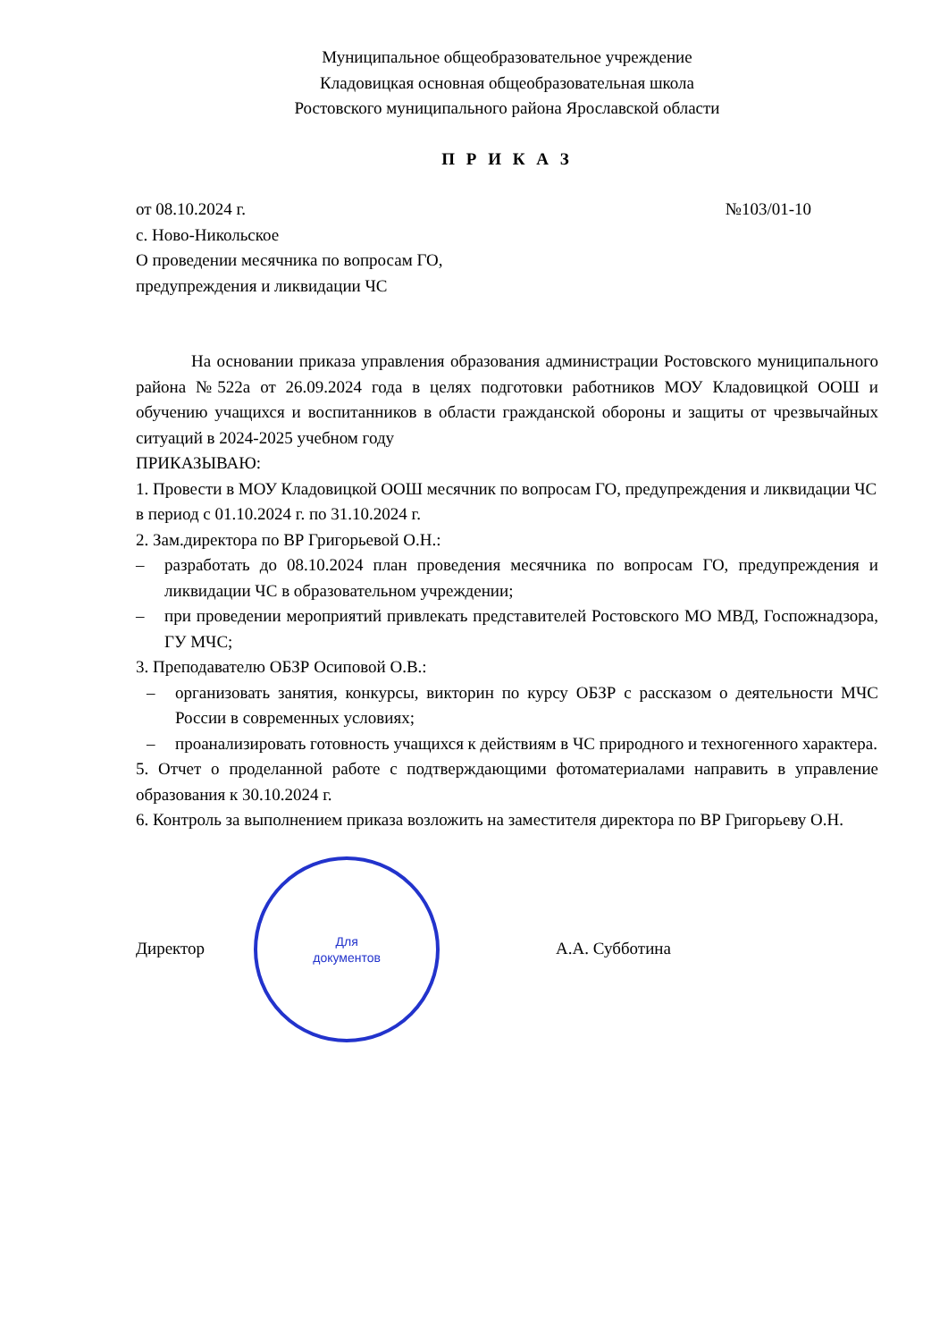Муниципальное общеобразовательное учреждение
Кладовицкая основная общеобразовательная школа
Ростовского муниципального района Ярославской области
П Р И К А З
от 08.10.2024 г. №103/01-10
с. Ново-Никольское
О проведении месячника по вопросам ГО,
предупреждения и ликвидации ЧС
На основании приказа управления образования администрации Ростовского муниципального района №522а от 26.09.2024 года в целях подготовки работников МОУ Кладовицкой ООШ и обучению учащихся и воспитанников в области гражданской обороны и защиты от чрезвычайных ситуаций в 2024-2025 учебном году
ПРИКАЗЫВАЮ:
1. Провести в МОУ Кладовицкой ООШ месячник по вопросам ГО, предупреждения и ликвидации ЧС в период с 01.10.2024 г. по 31.10.2024 г.
2. Зам.директора по ВР Григорьевой О.Н.:
– разработать до 08.10.2024 план проведения месячника по вопросам ГО, предупреждения и ликвидации ЧС в образовательном учреждении;
– при проведении мероприятий привлекать представителей Ростовского МО МВД, Госпожнадзора, ГУ МЧС;
3. Преподавателю ОБЗР Осиповой О.В.:
– организовать занятия, конкурсы, викторин по курсу ОБЗР с рассказом о деятельности МЧС России в современных условиях;
– проанализировать готовность учащихся к действиям в ЧС природного и техногенного характера.
5. Отчет о проделанной работе с подтверждающими фотоматериалами направить в управление образования к 30.10.2024 г.
6. Контроль за выполнением приказа возложить на заместителя директора по ВР Григорьеву О.Н.
Директор
Для
документов
А.А. Субботина